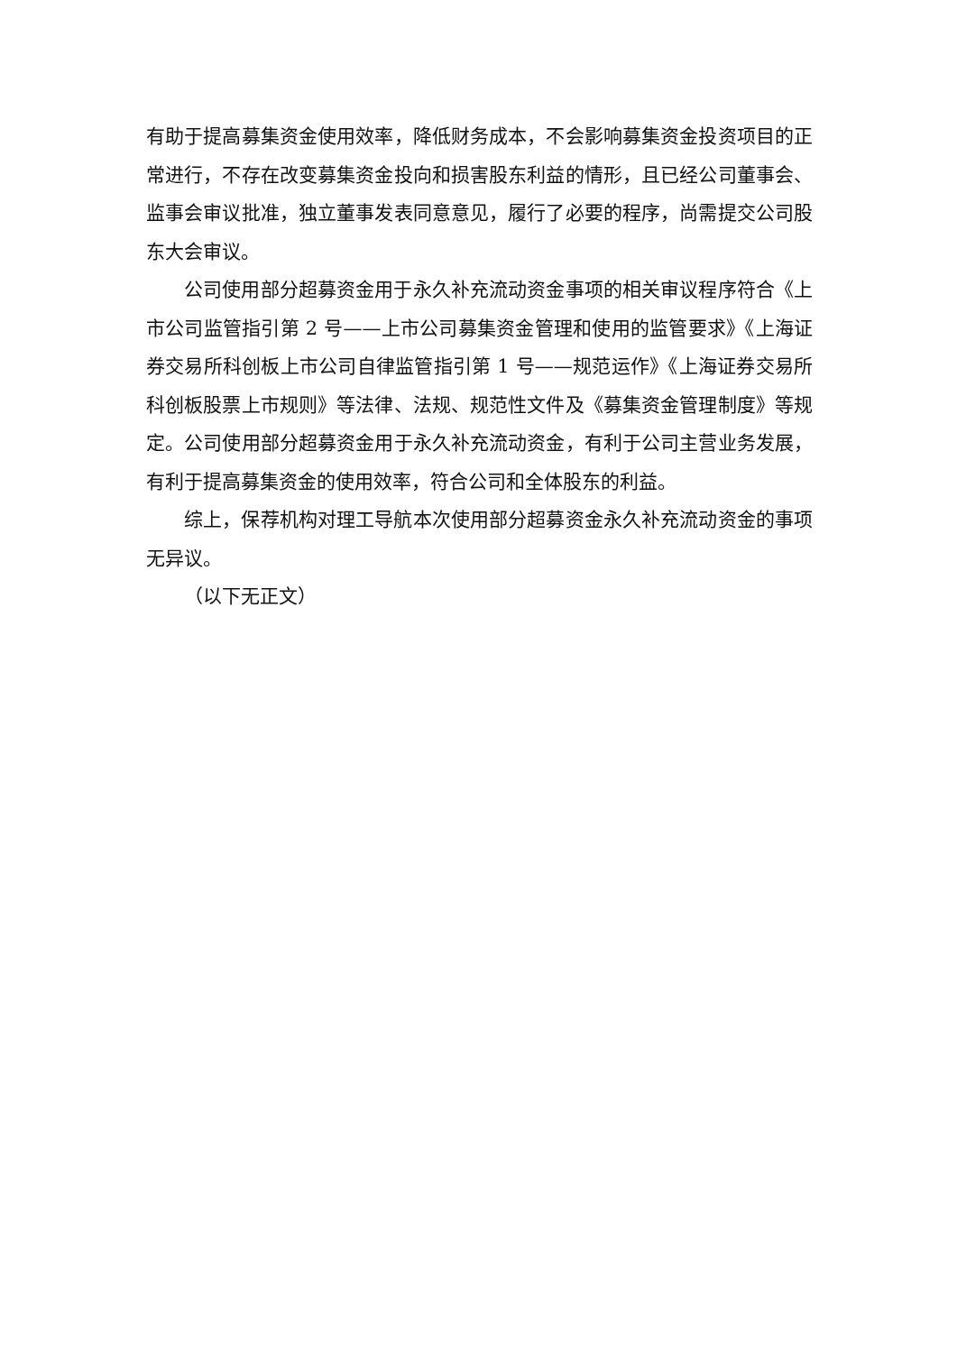有助于提高募集资金使用效率，降低财务成本，不会影响募集资金投资项目的正常进行，不存在改变募集资金投向和损害股东利益的情形，且已经公司董事会、监事会审议批准，独立董事发表同意意见，履行了必要的程序，尚需提交公司股东大会审议。
公司使用部分超募资金用于永久补充流动资金事项的相关审议程序符合《上市公司监管指引第 2 号——上市公司募集资金管理和使用的监管要求》《上海证券交易所科创板上市公司自律监管指引第 1 号——规范运作》《上海证券交易所科创板股票上市规则》等法律、法规、规范性文件及《募集资金管理制度》等规定。公司使用部分超募资金用于永久补充流动资金，有利于公司主营业务发展，有利于提高募集资金的使用效率，符合公司和全体股东的利益。
综上，保荐机构对理工导航本次使用部分超募资金永久补充流动资金的事项无异议。
（以下无正文）